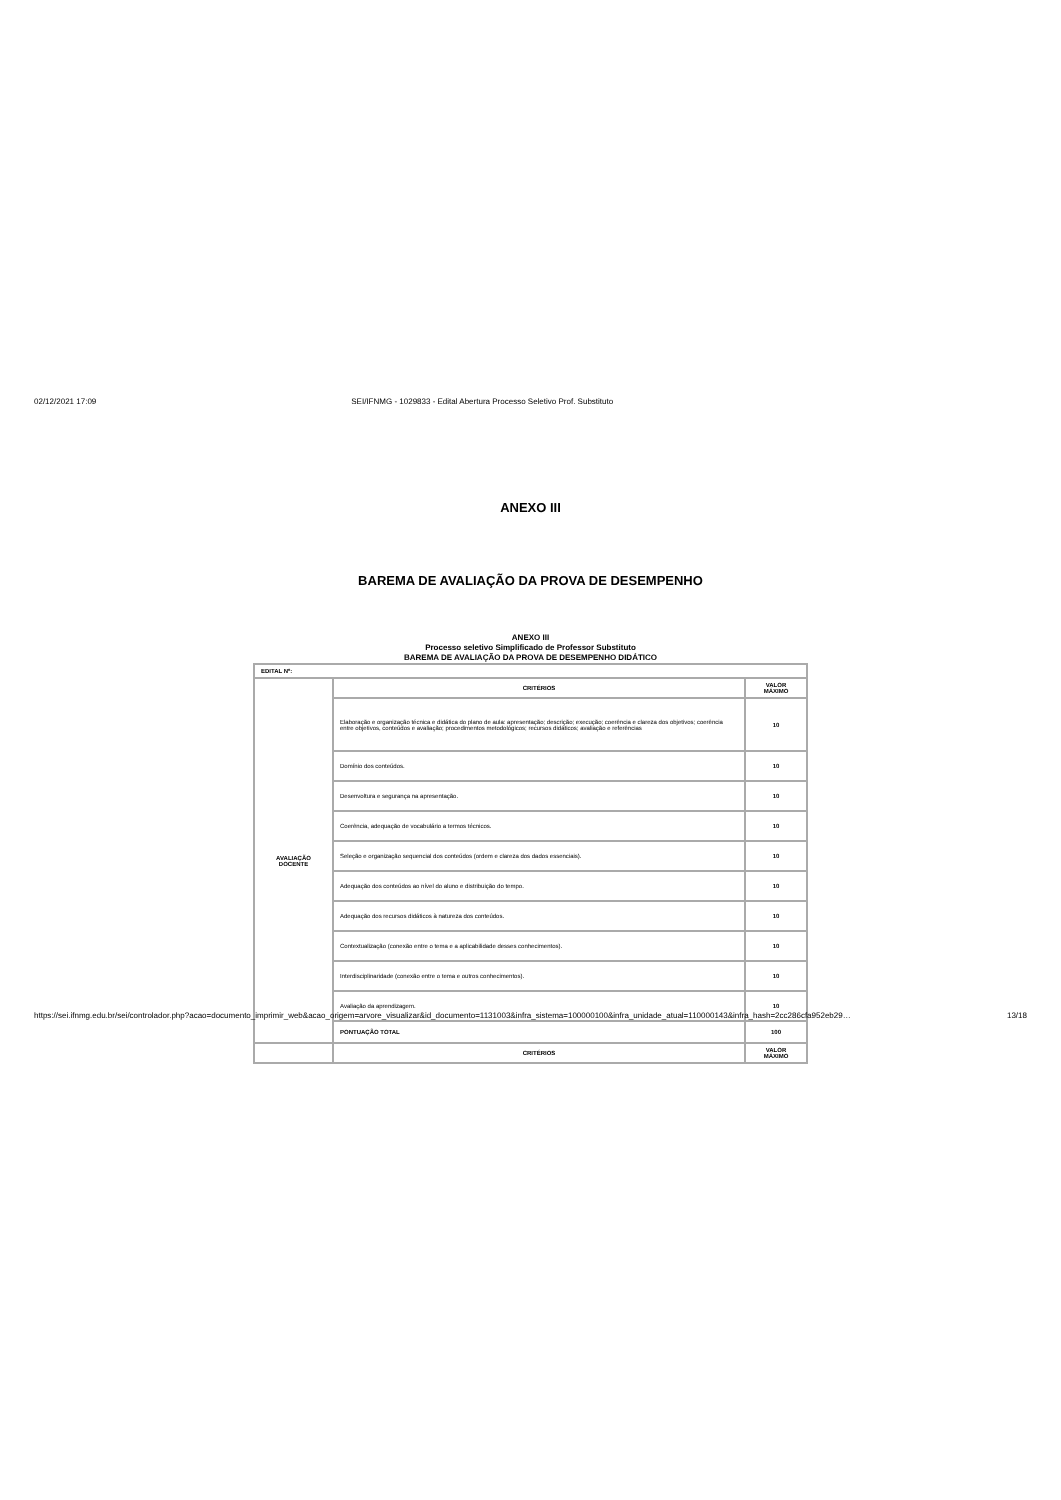02/12/2021 17:09 SEI/IFNMG - 1029833 - Edital Abertura Processo Seletivo Prof. Substituto
ANEXO III
BAREMA DE AVALIAÇÃO DA PROVA DE DESEMPENHO
ANEXO III
Processo seletivo Simplificado de Professor Substituto
BAREMA DE AVALIAÇÃO DA PROVA DE DESEMPENHO DIDÁTICO
| EDITAL Nº: | | |
| AVALIAÇÃO DOCENTE | CRITÉRIOS | VALOR MÁXIMO |
| | Elaboração e organização técnica e didática do plano de aula: apresentação; descrição; execução; coerência e clareza dos objetivos; coerência entre objetivos, conteúdos e avaliação; procedimentos metodológicos; recursos didáticos; avaliação e referências | 10 |
| | Domínio dos conteúdos. | 10 |
| | Desenvoltura e segurança na apresentação. | 10 |
| | Coerência, adequação de vocabulário a termos técnicos. | 10 |
| | Seleção e organização sequencial dos conteúdos (ordem e clareza dos dados essenciais). | 10 |
| | Adequação dos conteúdos ao nível do aluno e distribuição do tempo. | 10 |
| | Adequação dos recursos didáticos à natureza dos conteúdos. | 10 |
| | Contextualização (conexão entre o tema e a aplicabilidade desses conhecimentos). | 10 |
| | Interdisciplinaridade (conexão entre o tema e outros conhecimentos). | 10 |
| | Avaliação da aprendizagem. | 10 |
| | PONTUAÇÃO TOTAL | 100 |
| | CRITÉRIOS | VALOR MÁXIMO |
https://sei.ifnmg.edu.br/sei/controlador.php?acao=documento_imprimir_web&acao_origem=arvore_visualizar&id_documento=1131003&infra_sistema=100000100&infra_unidade_atual=110000143&infra_hash=2cc286cfa952eb29… 13/18